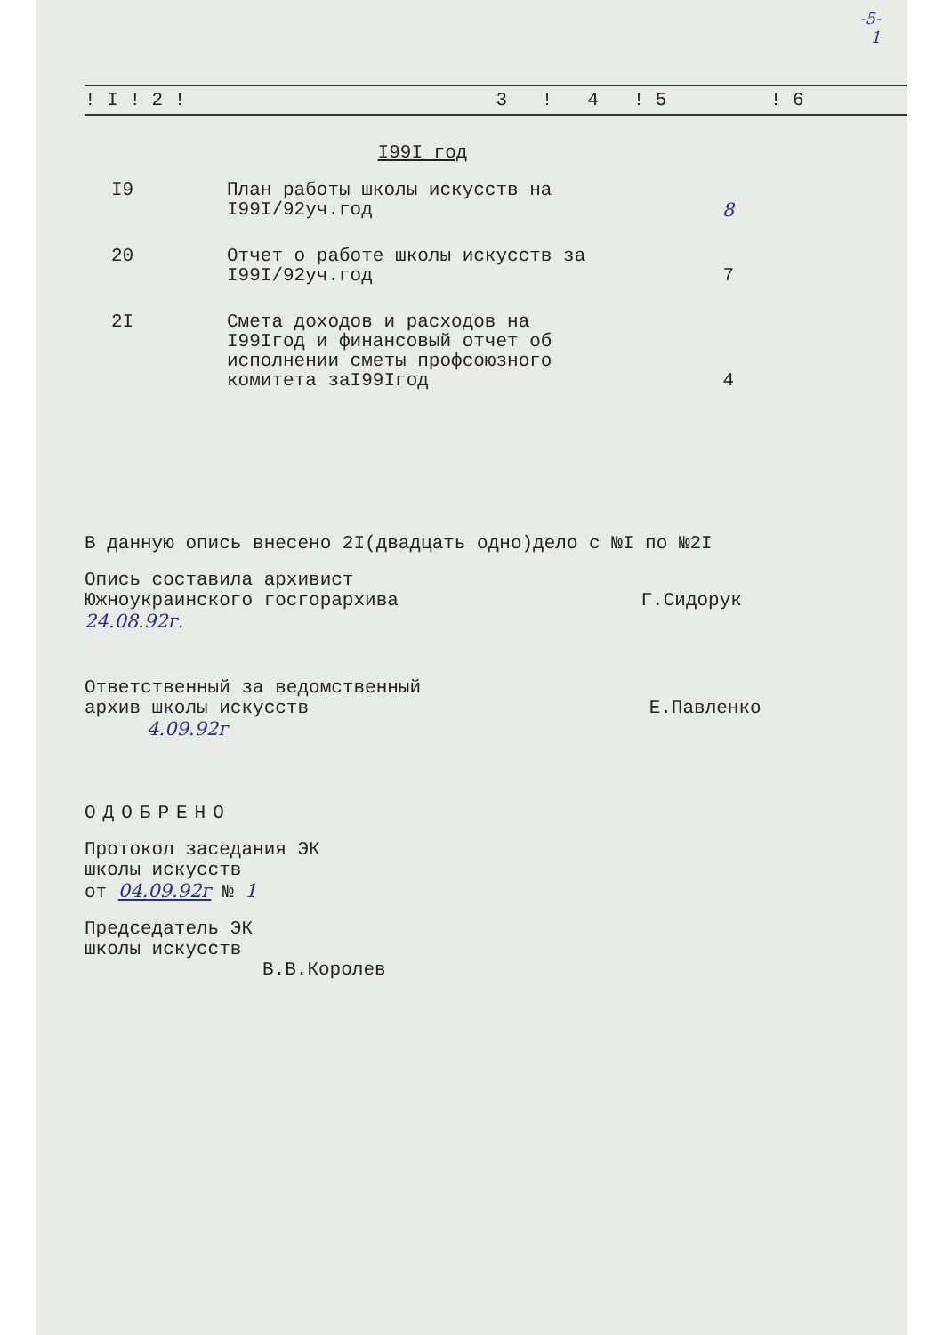-5-
1
| ! I ! 2 ! | 3 | ! | 4 | ! 5 | ! 6 |
| --- | --- | --- | --- | --- | --- |
I99I год
| I9 | План работы школы искусств на I99I/92уч.год | 8 |
| 20 | Отчет о работе школы искусств за I99I/92уч.год | 7 |
| 2I | Смета доходов и расходов на I99Iгод и финансовый отчет об исполнении сметы профсоюзного комитета заI99Iгод | 4 |
В данную опись внесено 2I(двадцать одно)дело с №I по №2I
Опись составила архивист
Южноукраинского госгорархива Г.Сидорук
24.08.92г.
Ответственный за ведомственный
архив школы искусств Е.Павленко
4.09.92г
ОДОБРЕНО
Протокол заседания ЭК
школы искусств
от 04.09.92г № 1
Председатель ЭК
школы искусств
В.В.Королев